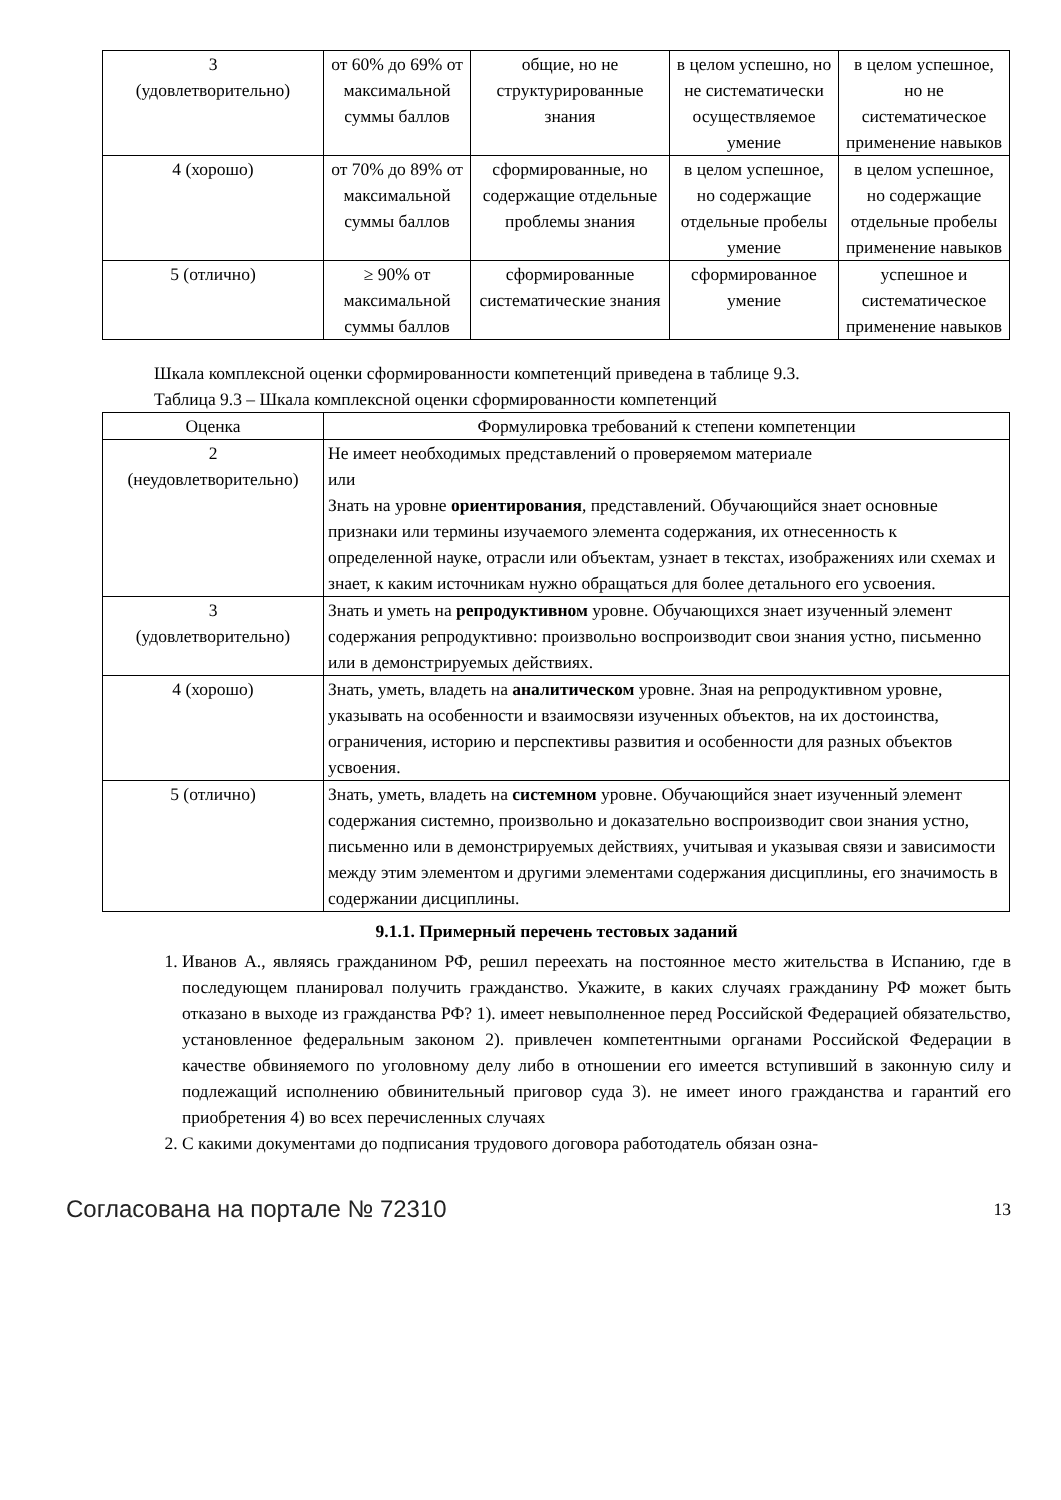| 3 (удовлетворительно) | от 60% до 69% от максимальной суммы баллов | общие, но не структурированные знания | в целом успешно, но не систематически осуществляемое умение | в целом успешное, но не систематическое применение навыков |
| 4 (хорошо) | от 70% до 89% от максимальной суммы баллов | сформированные, но содержащие отдельные проблемы знания | в целом успешное, но содержащие отдельные пробелы умение | в целом успешное, но содержащие отдельные пробелы применение навыков |
| 5 (отлично) | ≥ 90% от максимальной суммы баллов | сформированные систематические знания | сформированное умение | успешное и систематическое применение навыков |
Шкала комплексной оценки сформированности компетенций приведена в таблице 9.3.
Таблица 9.3 – Шкала комплексной оценки сформированности компетенций
| Оценка | Формулировка требований к степени компетенции |
| --- | --- |
| 2 (неудовлетворительно) | Не имеет необходимых представлений о проверяемом материале или Знать на уровне ориентирования , представлений. Обучающийся знает основные признаки или термины изучаемого элемента содержания, их отнесенность к определенной науке, отрасли или объектам, узнает в текстах, изображениях или схемах и знает, к каким источникам нужно обращаться для более детального его усвоения. |
| 3 (удовлетворительно) | Знать и уметь на репродуктивном уровне. Обучающихся знает изученный элемент содержания репродуктивно: произвольно воспроизводит свои знания устно, письменно или в демонстрируемых действиях. |
| 4 (хорошо) | Знать, уметь, владеть на аналитическом уровне. Зная на репродуктивном уровне, указывать на особенности и взаимосвязи изученных объектов, на их достоинства, ограничения, историю и перспективы развития и особенности для разных объектов усвоения. |
| 5 (отлично) | Знать, уметь, владеть на системном уровне. Обучающийся знает изученный элемент содержания системно, произвольно и доказательно воспроизводит свои знания устно, письменно или в демонстрируемых действиях, учитывая и указывая связи и зависимости между этим элементом и другими элементами содержания дисциплины, его значимость в содержании дисциплины. |
9.1.1. Примерный перечень тестовых заданий
1. Иванов А., являясь гражданином РФ, решил переехать на постоянное место жительства в Испанию, где в последующем планировал получить гражданство. Укажите, в каких случаях гражданину РФ может быть отказано в выходе из гражданства РФ? 1). имеет невыполненное перед Российской Федерацией обязательство, установленное федеральным законом 2). привлечен компетентными органами Российской Федерации в качестве обвиняемого по уголовному делу либо в отношении его имеется вступивший в законную силу и подлежащий исполнению обвинительный приговор суда 3). не имеет иного гражданства и гарантий его приобретения 4) во всех перечисленных случаях
2. С какими документами до подписания трудового договора работодатель обязан озна-
Согласована на портале № 72310 13